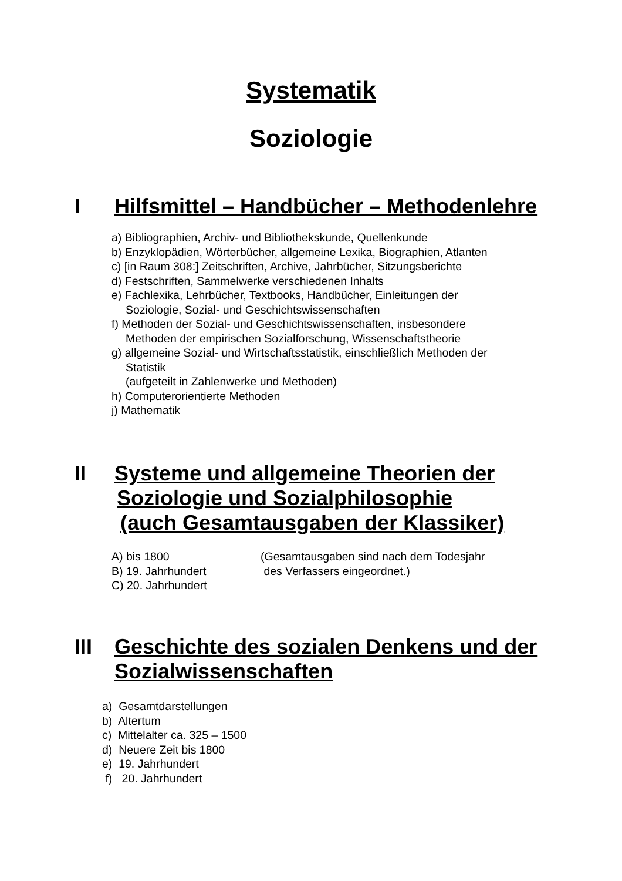Systematik
Soziologie
I Hilfsmittel – Handbücher – Methodenlehre
a) Bibliographien, Archiv- und Bibliothekskunde, Quellenkunde
b) Enzyklopädien, Wörterbücher, allgemeine Lexika, Biographien, Atlanten
c) [in Raum 308:] Zeitschriften, Archive, Jahrbücher, Sitzungsberichte
d) Festschriften, Sammelwerke verschiedenen Inhalts
e) Fachlexika, Lehrbücher, Textbooks, Handbücher, Einleitungen der
Soziologie, Sozial- und Geschichtswissenschaften
f) Methoden der Sozial- und Geschichtswissenschaften, insbesondere
Methoden der empirischen Sozialforschung, Wissenschaftstheorie
g) allgemeine Sozial- und Wirtschaftsstatistik, einschließlich Methoden der
Statistik
(aufgeteilt in Zahlenwerke und Methoden)
h) Computerorientierte Methoden
j) Mathematik
II Systeme und allgemeine Theorien der
Soziologie und Sozialphilosophie
(auch Gesamtausgaben der Klassiker)
A) bis 1800
B) 19. Jahrhundert
C) 20. Jahrhundert
(Gesamtausgaben sind nach dem Todesjahr
des Verfassers eingeordnet.)
III Geschichte des sozialen Denkens und der
Sozialwissenschaften
a) Gesamtdarstellungen
b) Altertum
c) Mittelalter ca. 325 – 1500
d) Neuere Zeit bis 1800
e) 19. Jahrhundert
f) 20. Jahrhundert